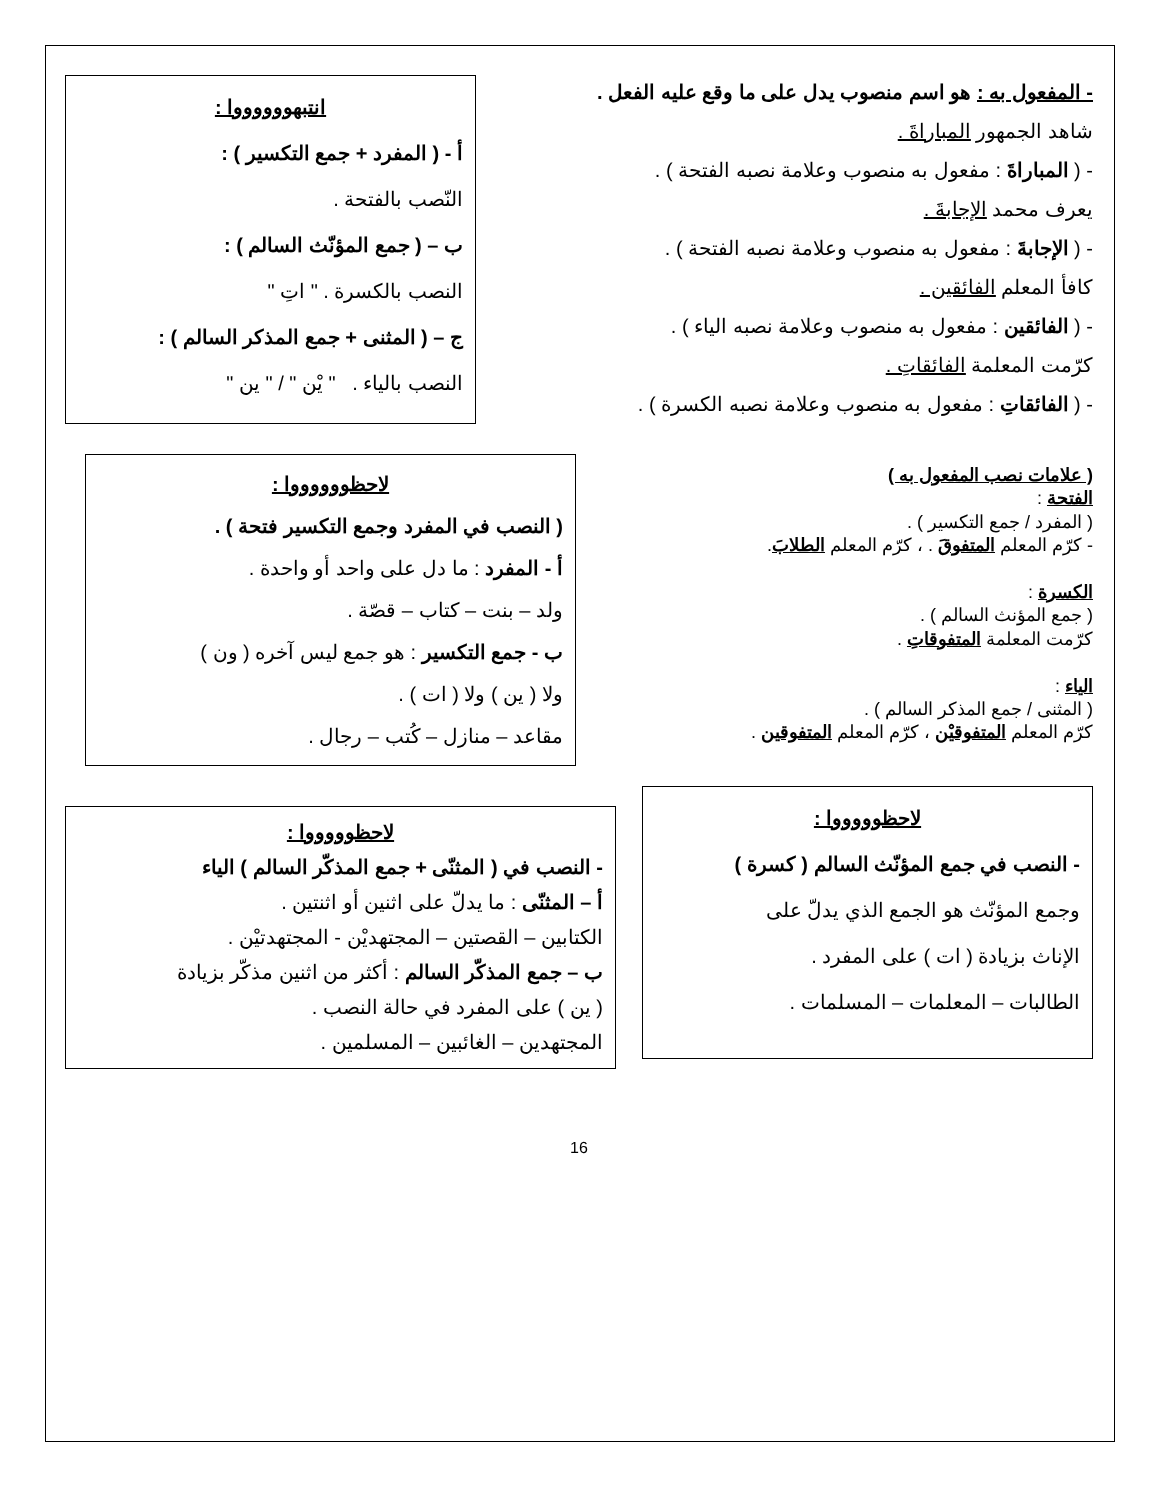- المفعول به : هو اسم منصوب يدل على ما وقع عليه الفعل .
شاهد الجمهور المباراةَ .
- ( المباراةَ : مفعول به منصوب وعلامة نصبه الفتحة ) .
يعرف محمد الإجابةَ .
- ( الإجابةَ : مفعول به منصوب وعلامة نصبه الفتحة ) .
كافأ المعلم الفائقين .
- ( الفائقين : مفعول به منصوب وعلامة نصبه الياء ) .
كرّمت المعلمة الفائقاتِ .
- ( الفائقاتِ : مفعول به منصوب وعلامة نصبه الكسرة ) .
انتبهووووووا :
أ - ( المفرد + جمع التكسير ) :
النّصب بالفتحة .
ب – ( جمع المؤنّث السالم ) :
النصب بالكسرة . " اتِ "
ج – ( المثنى + جمع المذكر السالم ) :
النصب بالياء . " يْن " / " ين "
( علامات نصب المفعول به )
الفتحة :
( المفرد / جمع التكسير ) .
- كرّم المعلم المتفوقَ . ، كرّم المعلم الطلابَ.
الكسرة :
( جمع المؤنث السالم ) .
كرّمت المعلمة المتفوقاتِ .
الياء :
( المثنى / جمع المذكر السالم ) .
كرّم المعلم المتفوقيْن ، كرّم المعلم المتفوقين .
لاحظووووووا :
( النصب في المفرد وجمع التكسير فتحة ) .
أ - المفرد : ما دل على واحد أو واحدة .
ولد – بنت – كتاب – قصّة .
ب - جمع التكسير : هو جمع ليس آخره ( ون )
ولا ( ين ) ولا ( ات ) .
مقاعد – منازل – كُتب – رجال .
لاحظوووووا :
- النصب في جمع المؤنّث السالم ( كسرة )
وجمع المؤنّث هو الجمع الذي يدلّ على
الإناث بزيادة ( ات ) على المفرد .
الطالبات – المعلمات – المسلمات .
لاحظوووووا :
- النصب في ( المثنّى + جمع المذكّر السالم ) الياء
أ – المثنّى : ما يدلّ على اثنين أو اثنتين .
الكتابين – القصتين – المجتهديْن - المجتهدتيْن .
ب – جمع المذكّر السالم : أكثر من اثنين مذكّر بزيادة
( ين ) على المفرد في حالة النصب .
المجتهدين – الغائبين – المسلمين .
16